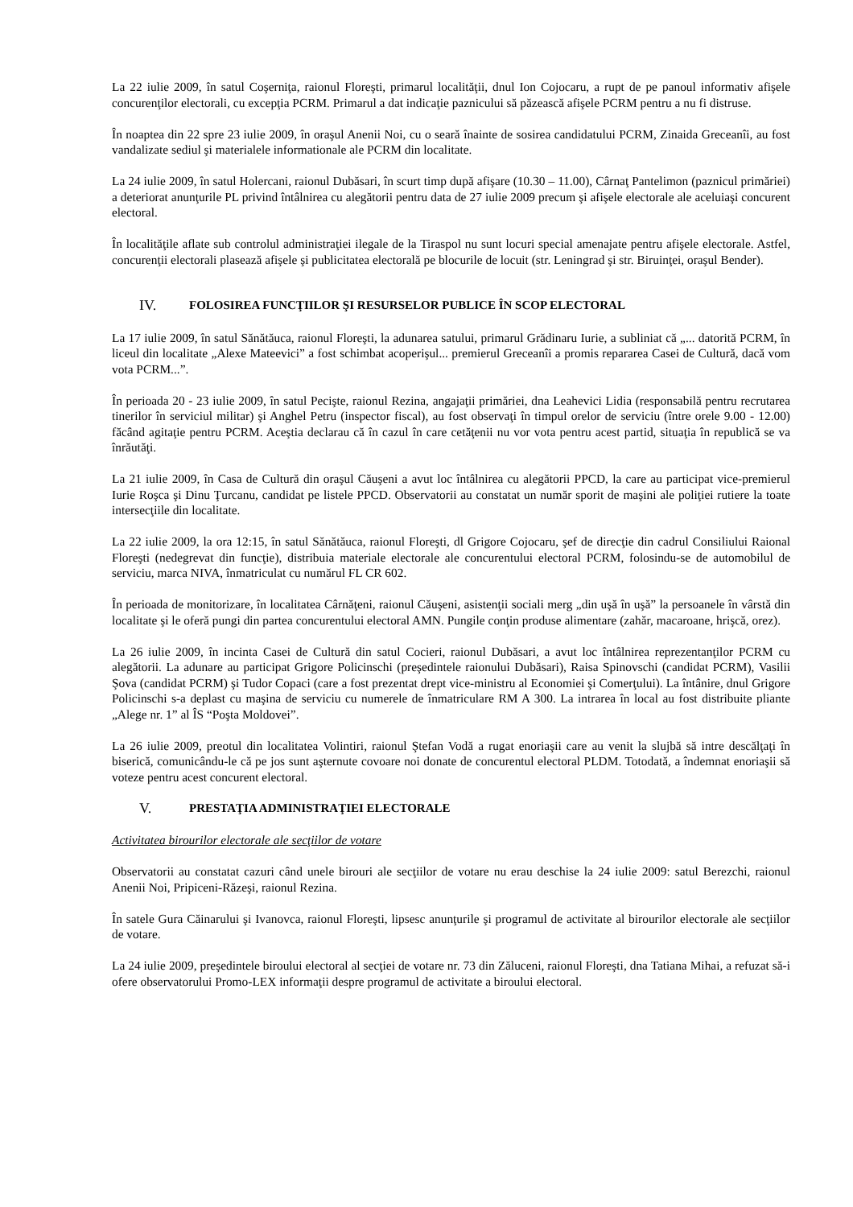La 22 iulie 2009, în satul Coşerniţa, raionul Floreşti, primarul localităţii, dnul Ion Cojocaru, a rupt de pe panoul informativ afişele concurenţilor electorali, cu excepţia PCRM. Primarul a dat indicaţie paznicului să păzească afişele PCRM pentru a nu fi distruse.
În noaptea din 22 spre 23 iulie 2009, în oraşul Anenii Noi, cu o seară înainte de sosirea candidatului PCRM, Zinaida Greceanîi, au fost vandalizate sediul şi materialele informationale ale PCRM din localitate.
La 24 iulie 2009, în satul Holercani, raionul Dubăsari, în scurt timp după afişare (10.30 – 11.00), Cârnaţ Pantelimon (paznicul primăriei) a deteriorat anunţurile PL privind întâlnirea cu alegătorii pentru data de 27 iulie 2009 precum şi afişele electorale ale aceluiaşi concurent electoral.
În localităţile aflate sub controlul administraţiei ilegale de la Tiraspol nu sunt locuri special amenajate pentru afişele electorale. Astfel, concurenţii electorali plasează afişele şi publicitatea electorală pe blocurile de locuit (str. Leningrad şi str. Biruinţei, oraşul Bender).
IV. FOLOSIREA FUNCŢIILOR ŞI RESURSELOR PUBLICE ÎN SCOP ELECTORAL
La 17 iulie 2009, în satul Sănătăuca, raionul Floreşti, la adunarea satului, primarul Grădinaru Iurie, a subliniat că „... datorită PCRM, în liceul din localitate „Alexe Mateevici” a fost schimbat acoperişul... premierul Greceanîi a promis repararea Casei de Cultură, dacă vom vota PCRM...”.
În perioada 20 - 23 iulie 2009, în satul Pecişte, raionul Rezina, angajaţii primăriei, dna Leahevici Lidia (responsabilă pentru recrutarea tinerilor în serviciul militar) şi Anghel Petru (inspector fiscal), au fost observaţi în timpul orelor de serviciu (între orele 9.00 - 12.00) făcând agitaţie pentru PCRM. Aceştia declarau că în cazul în care cetăţenii nu vor vota pentru acest partid, situaţia în republică se va înrăutăţi.
La 21 iulie 2009, în Casa de Cultură din oraşul Căuşeni a avut loc întâlnirea cu alegătorii PPCD, la care au participat vice-premierul Iurie Roşca şi Dinu Ţurcanu, candidat pe listele PPCD. Observatorii au constatat un număr sporit de maşini ale poliţiei rutiere la toate intersecţiile din localitate.
La 22 iulie 2009, la ora 12:15, în satul Sănătăuca, raionul Floreşti, dl Grigore Cojocaru, şef de direcţie din cadrul Consiliului Raional Floreşti (nedegrevat din funcţie), distribuia materiale electorale ale concurentului electoral PCRM, folosindu-se de automobilul de serviciu, marca NIVA, înmatriculat cu numărul FL CR 602.
În perioada de monitorizare, în localitatea Cârnăţeni, raionul Căuşeni, asistenţii sociali merg „din uşă în uşă” la persoanele în vârstă din localitate şi le oferă pungi din partea concurentului electoral AMN. Pungile conţin produse alimentare (zahăr, macaroane, hrişcă, orez).
La 26 iulie 2009, în incinta Casei de Cultură din satul Cocieri, raionul Dubăsari, a avut loc întâlnirea reprezentanţilor PCRM cu alegătorii. La adunare au participat Grigore Policinschi (preşedintele raionului Dubăsari), Raisa Spinovschi (candidat PCRM), Vasilii Şova (candidat PCRM) şi Tudor Copaci (care a fost prezentat drept vice-ministru al Economiei şi Comerţului). La întânire, dnul Grigore Policinschi s-a deplast cu maşina de serviciu cu numerele de înmatriculare RM A 300. La intrarea în local au fost distribuite pliante „Alege nr. 1” al ÎS “Poşta Moldovei”.
La 26 iulie 2009, preotul din localitatea Volintiri, raionul Ştefan Vodă a rugat enoriaşii care au venit la slujbă să intre descălţaţi în biserică, comunicându-le că pe jos sunt aşternute covoare noi donate de concurentul electoral PLDM. Totodată, a îndemnat enoriaşii să voteze pentru acest concurent electoral.
V. PRESTAŢIA ADMINISTRAŢIEI ELECTORALE
Activitatea birourilor electorale ale secţiilor de votare
Observatorii au constatat cazuri când unele birouri ale secţiilor de votare nu erau deschise la 24 iulie 2009: satul Berezchi, raionul Anenii Noi, Pripiceni-Răzeşi, raionul Rezina.
În satele Gura Căinarului şi Ivanovca, raionul Floreşti, lipsesc anunţurile şi programul de activitate al birourilor electorale ale secţiilor de votare.
La 24 iulie 2009, preşedintele biroului electoral al secţiei de votare nr. 73 din Zăluceni, raionul Floreşti, dna Tatiana Mihai, a refuzat să-i ofere observatorului Promo-LEX informaţii despre programul de activitate a biroului electoral.